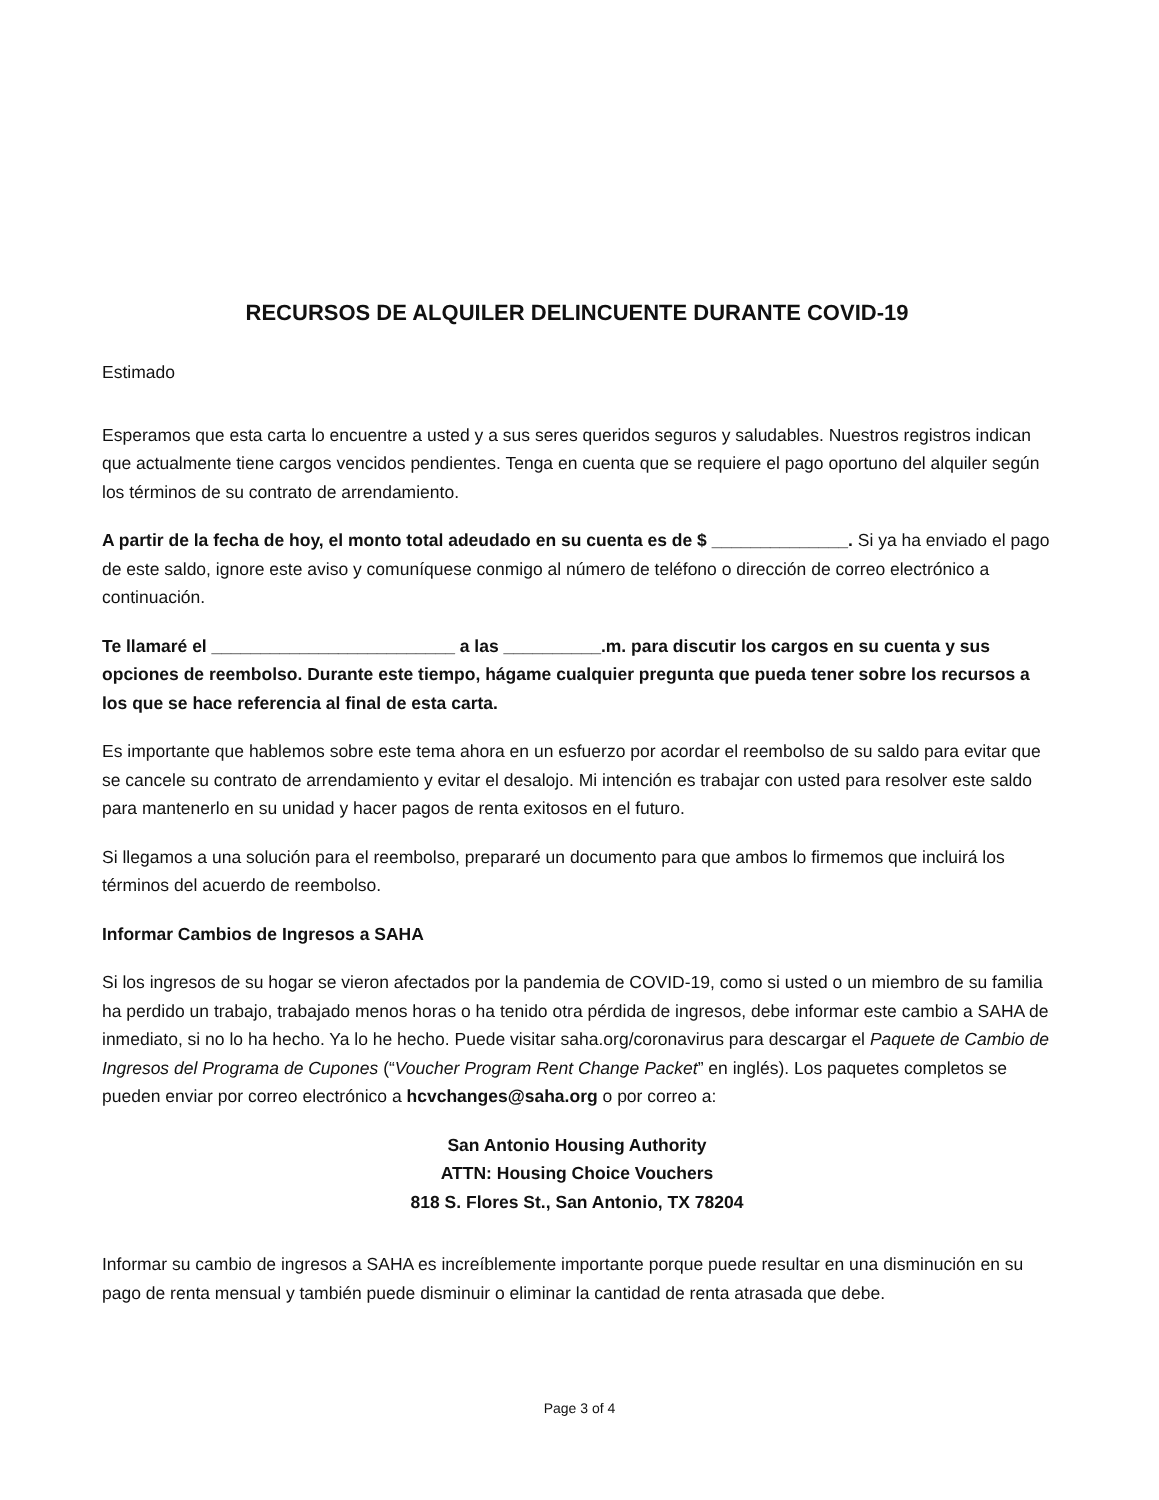RECURSOS DE ALQUILER DELINCUENTE DURANTE COVID-19
Estimado
Esperamos que esta carta lo encuentre a usted y a sus seres queridos seguros y saludables. Nuestros registros indican que actualmente tiene cargos vencidos pendientes. Tenga en cuenta que se requiere el pago oportuno del alquiler según los términos de su contrato de arrendamiento.
A partir de la fecha de hoy, el monto total adeudado en su cuenta es de $ ______________. Si ya ha enviado el pago de este saldo, ignore este aviso y comuníquese conmigo al número de teléfono o dirección de correo electrónico a continuación.
Te llamaré el _________________________ a las __________.m. para discutir los cargos en su cuenta y sus opciones de reembolso. Durante este tiempo, hágame cualquier pregunta que pueda tener sobre los recursos a los que se hace referencia al final de esta carta.
Es importante que hablemos sobre este tema ahora en un esfuerzo por acordar el reembolso de su saldo para evitar que se cancele su contrato de arrendamiento y evitar el desalojo. Mi intención es trabajar con usted para resolver este saldo para mantenerlo en su unidad y hacer pagos de renta exitosos en el futuro.
Si llegamos a una solución para el reembolso, prepararé un documento para que ambos lo firmemos que incluirá los términos del acuerdo de reembolso.
Informar Cambios de Ingresos a SAHA
Si los ingresos de su hogar se vieron afectados por la pandemia de COVID-19, como si usted o un miembro de su familia ha perdido un trabajo, trabajado menos horas o ha tenido otra pérdida de ingresos, debe informar este cambio a SAHA de inmediato, si no lo ha hecho. Ya lo he hecho. Puede visitar saha.org/coronavirus para descargar el Paquete de Cambio de Ingresos del Programa de Cupones (“Voucher Program Rent Change Packet” en inglés). Los paquetes completos se pueden enviar por correo electrónico a hcvchanges@saha.org o por correo a:
San Antonio Housing Authority
ATTN: Housing Choice Vouchers
818 S. Flores St., San Antonio, TX 78204
Informar su cambio de ingresos a SAHA es increíblemente importante porque puede resultar en una disminución en su pago de renta mensual y también puede disminuir o eliminar la cantidad de renta atrasada que debe.
Page 3 of 4